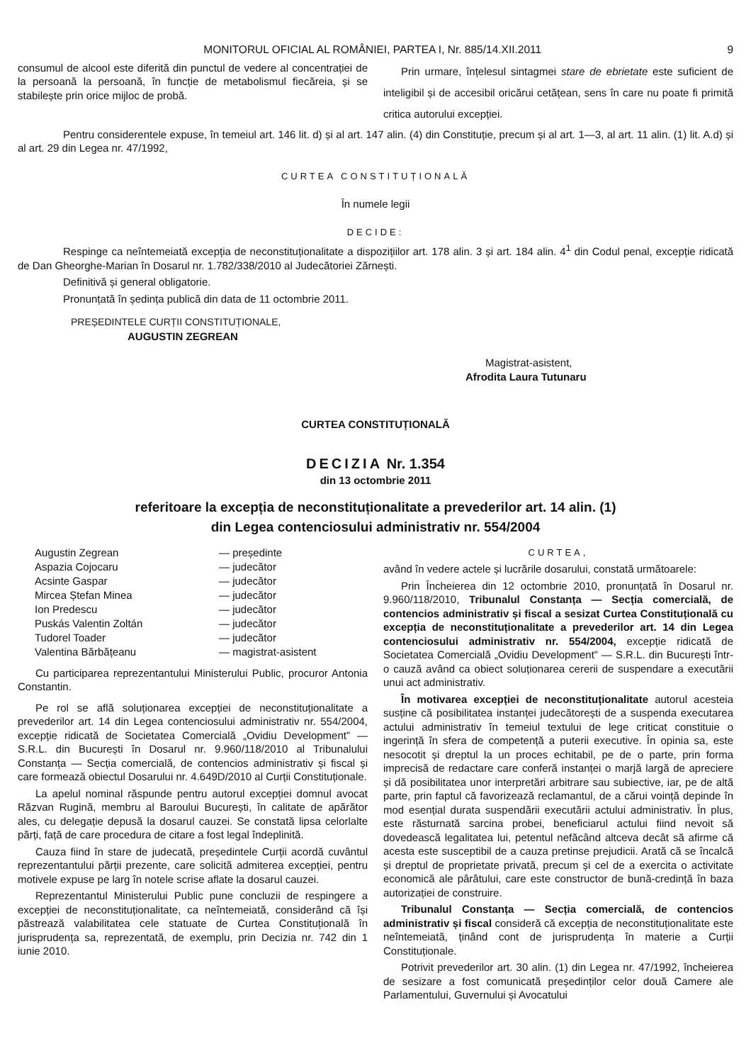MONITORUL OFICIAL AL ROMÂNIEI, PARTEA I, Nr. 885/14.XII.2011 9
consumul de alcool este diferită din punctul de vedere al concentrației de la persoană la persoană, în funcție de metabolismul fiecăreia, și se stabilește prin orice mijloc de probă.
Prin urmare, înțelesul sintagmei stare de ebrietate este suficient de inteligibil și de accesibil oricărui cetățean, sens în care nu poate fi primită critica autorului excepției.
Pentru considerentele expuse, în temeiul art. 146 lit. d) și al art. 147 alin. (4) din Constituție, precum și al art. 1—3, al art. 11 alin. (1) lit. A.d) și al art. 29 din Legea nr. 47/1992,
CURTEA CONSTITUȚIONALĂ
În numele legii
DECIDE:
Respinge ca neîntemeiată excepția de neconstituționalitate a dispozițiilor art. 178 alin. 3 și art. 184 alin. 4<sup>1</sup> din Codul penal, excepție ridicată de Dan Gheorghe-Marian în Dosarul nr. 1.782/338/2010 al Judecătoriei Zărnești.
Definitivă și general obligatorie.
Pronunțată în ședința publică din data de 11 octombrie 2011.
PREȘEDINTELE CURȚII CONSTITUȚIONALE,
AUGUSTIN ZEGREAN
Magistrat-asistent,
Afrodita Laura Tutunaru
CURTEA CONSTITUȚIONALĂ
DECIZIA Nr. 1.354
din 13 octombrie 2011
referitoare la excepția de neconstituționalitate a prevederilor art. 14 alin. (1)
din Legea contenciosului administrativ nr. 554/2004
| Augustin Zegrean | — președinte |
| Aspazia Cojocaru | — judecător |
| Acsinte Gaspar | — judecător |
| Mircea Ștefan Minea | — judecător |
| Ion Predescu | — judecător |
| Puskás Valentin Zoltán | — judecător |
| Tudorel Toader | — judecător |
| Valentina Bărbățeanu | — magistrat-asistent |
Cu participarea reprezentantului Ministerului Public, procuror Antonia Constantin.
Pe rol se află soluționarea excepției de neconstituționalitate a prevederilor art. 14 din Legea contenciosului administrativ nr. 554/2004, excepție ridicată de Societatea Comercială „Ovidiu Development” — S.R.L. din București în Dosarul nr. 9.960/118/2010 al Tribunalului Constanța — Secția comercială, de contencios administrativ și fiscal și care formează obiectul Dosarului nr. 4.649D/2010 al Curții Constituționale.
La apelul nominal răspunde pentru autorul excepției domnul avocat Răzvan Rugină, membru al Baroului București, în calitate de apărător ales, cu delegație depusă la dosarul cauzei. Se constată lipsa celorlalte părți, față de care procedura de citare a fost legal îndeplinită.
Cauza fiind în stare de judecată, președintele Curții acordă cuvântul reprezentantului părții prezente, care solicită admiterea excepției, pentru motivele expuse pe larg în notele scrise aflate la dosarul cauzei.
Reprezentantul Ministerului Public pune concluzii de respingere a excepției de neconstituționalitate, ca neîntemeiată, considerând că își păstrează valabilitatea cele statuate de Curtea Constituțională în jurisprudența sa, reprezentată, de exemplu, prin Decizia nr. 742 din 1 iunie 2010.
CURTEA,
având în vedere actele și lucrările dosarului, constată următoarele:
Prin Încheierea din 12 octombrie 2010, pronunțată în Dosarul nr. 9.960/118/2010, Tribunalul Constanța — Secția comercială, de contencios administrativ și fiscal a sesizat Curtea Constituțională cu excepția de neconstituționalitate a prevederilor art. 14 din Legea contenciosului administrativ nr. 554/2004, excepție ridicată de Societatea Comercială „Ovidiu Development” — S.R.L. din București într-o cauză având ca obiect soluționarea cererii de suspendare a executării unui act administrativ.
În motivarea excepției de neconstituționalitate autorul acesteia susține că posibilitatea instanței judecătorești de a suspenda executarea actului administrativ în temeiul textului de lege criticat constituie o ingerință în sfera de competență a puterii executive. În opinia sa, este nesocotit și dreptul la un proces echitabil, pe de o parte, prin forma imprecisă de redactare care conferă instanței o marjă largă de apreciere și dă posibilitatea unor interpretări arbitrare sau subiective, iar, pe de altă parte, prin faptul că favorizează reclamantul, de a cărui voință depinde în mod esențial durata suspendării executării actului administrativ. În plus, este răsturnată sarcina probei, beneficiarul actului fiind nevoit să dovedească legalitatea lui, petentul nefăcând altceva decât să afirme că acesta este susceptibil de a cauza pretinse prejudicii. Arată că se încalcă și dreptul de proprietate privată, precum și cel de a exercita o activitate economică ale pârâtului, care este constructor de bună-credință în baza autorizației de construire.
Tribunalul Constanța — Secția comercială, de contencios administrativ și fiscal consideră că excepția de neconstituționalitate este neîntemeiată, ținând cont de jurisprudența în materie a Curții Constituționale.
Potrivit prevederilor art. 30 alin. (1) din Legea nr. 47/1992, încheierea de sesizare a fost comunicată președinților celor două Camere ale Parlamentului, Guvernului și Avocatului